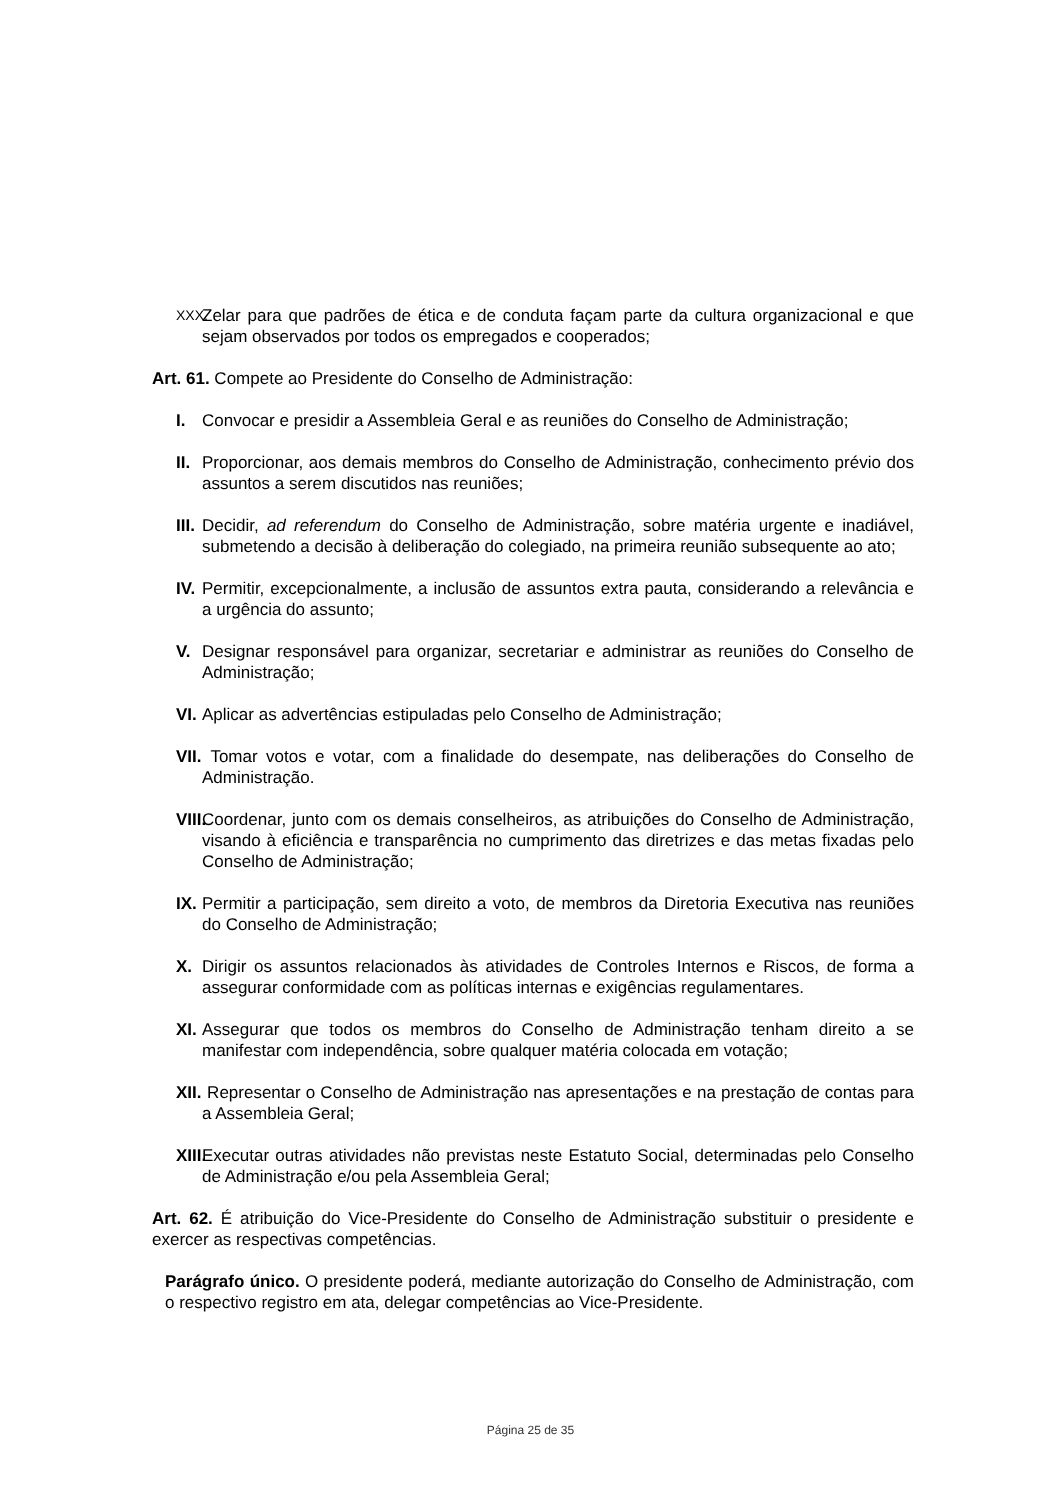XXX. Zelar para que padrões de ética e de conduta façam parte da cultura organizacional e que sejam observados por todos os empregados e cooperados;
Art. 61. Compete ao Presidente do Conselho de Administração:
I. Convocar e presidir a Assembleia Geral e as reuniões do Conselho de Administração;
II. Proporcionar, aos demais membros do Conselho de Administração, conhecimento prévio dos assuntos a serem discutidos nas reuniões;
III. Decidir, ad referendum do Conselho de Administração, sobre matéria urgente e inadiável, submetendo a decisão à deliberação do colegiado, na primeira reunião subsequente ao ato;
IV. Permitir, excepcionalmente, a inclusão de assuntos extra pauta, considerando a relevância e a urgência do assunto;
V. Designar responsável para organizar, secretariar e administrar as reuniões do Conselho de Administração;
VI. Aplicar as advertências estipuladas pelo Conselho de Administração;
VII. Tomar votos e votar, com a finalidade do desempate, nas deliberações do Conselho de Administração.
VIII. Coordenar, junto com os demais conselheiros, as atribuições do Conselho de Administração, visando à eficiência e transparência no cumprimento das diretrizes e das metas fixadas pelo Conselho de Administração;
IX. Permitir a participação, sem direito a voto, de membros da Diretoria Executiva nas reuniões do Conselho de Administração;
X. Dirigir os assuntos relacionados às atividades de Controles Internos e Riscos, de forma a assegurar conformidade com as políticas internas e exigências regulamentares.
XI. Assegurar que todos os membros do Conselho de Administração tenham direito a se manifestar com independência, sobre qualquer matéria colocada em votação;
XII. Representar o Conselho de Administração nas apresentações e na prestação de contas para a Assembleia Geral;
XIII. Executar outras atividades não previstas neste Estatuto Social, determinadas pelo Conselho de Administração e/ou pela Assembleia Geral;
Art. 62. É atribuição do Vice-Presidente do Conselho de Administração substituir o presidente e exercer as respectivas competências.
Parágrafo único. O presidente poderá, mediante autorização do Conselho de Administração, com o respectivo registro em ata, delegar competências ao Vice-Presidente.
Página 25 de 35